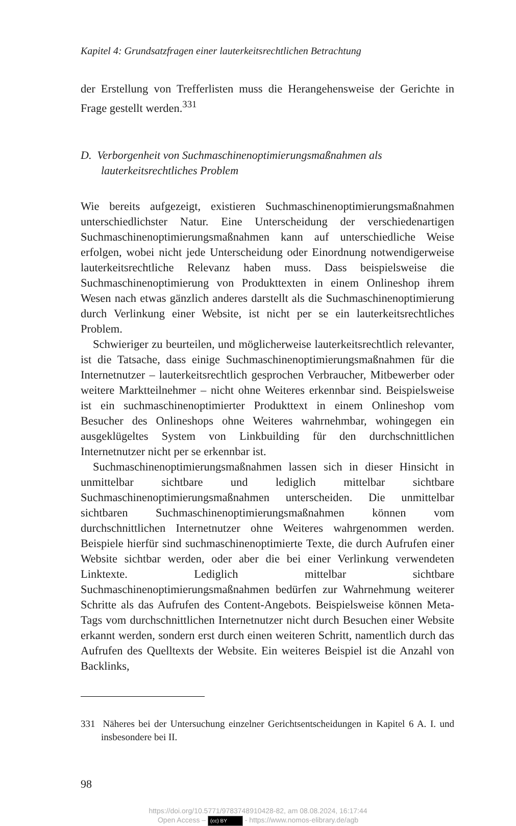Kapitel 4: Grundsatzfragen einer lauterkeitsrechtlichen Betrachtung
der Erstellung von Trefferlisten muss die Herangehensweise der Gerichte in Frage gestellt werden.<sup>331</sup>
D. Verborgenheit von Suchmaschinenoptimierungsmaßnahmen als lauterkeitsrechtliches Problem
Wie bereits aufgezeigt, existieren Suchmaschinenoptimierungsmaßnahmen unterschiedlichster Natur. Eine Unterscheidung der verschiedenartigen Suchmaschinenoptimierungsmaßnahmen kann auf unterschiedliche Weise erfolgen, wobei nicht jede Unterscheidung oder Einordnung notwendigerweise lauterkeitsrechtliche Relevanz haben muss. Dass beispielsweise die Suchmaschinenoptimierung von Produkttexten in einem Onlineshop ihrem Wesen nach etwas gänzlich anderes darstellt als die Suchmaschinenoptimierung durch Verlinkung einer Website, ist nicht per se ein lauterkeitsrechtliches Problem.
Schwieriger zu beurteilen, und möglicherweise lauterkeitsrechtlich relevanter, ist die Tatsache, dass einige Suchmaschinenoptimierungsmaßnahmen für die Internetnutzer – lauterkeitsrechtlich gesprochen Verbraucher, Mitbewerber oder weitere Marktteilnehmer – nicht ohne Weiteres erkennbar sind. Beispielsweise ist ein suchmaschinenoptimierter Produkttext in einem Onlineshop vom Besucher des Onlineshops ohne Weiteres wahrnehmbar, wohingegen ein ausgeklügeltes System von Linkbuilding für den durchschnittlichen Internetnutzer nicht per se erkennbar ist.
Suchmaschinenoptimierungsmaßnahmen lassen sich in dieser Hinsicht in unmittelbar sichtbare und lediglich mittelbar sichtbare Suchmaschinenoptimierungsmaßnahmen unterscheiden. Die unmittelbar sichtbaren Suchmaschinenoptimierungsmaßnahmen können vom durchschnittlichen Internetnutzer ohne Weiteres wahrgenommen werden. Beispiele hierfür sind suchmaschinenoptimierte Texte, die durch Aufrufen einer Website sichtbar werden, oder aber die bei einer Verlinkung verwendeten Linktexte. Lediglich mittelbar sichtbare Suchmaschinenoptimierungsmaßnahmen bedürfen zur Wahrnehmung weiterer Schritte als das Aufrufen des Content-Angebots. Beispielsweise können Meta-Tags vom durchschnittlichen Internetnutzer nicht durch Besuchen einer Website erkannt werden, sondern erst durch einen weiteren Schritt, namentlich durch das Aufrufen des Quelltexts der Website. Ein weiteres Beispiel ist die Anzahl von Backlinks,
331 Näheres bei der Untersuchung einzelner Gerichtsentscheidungen in Kapitel 6 A. I. und insbesondere bei II.
98
https://doi.org/10.5771/9783748910428-82, am 08.08.2024, 16:17:44
Open Access – (cc) BY - https://www.nomos-elibrary.de/agb